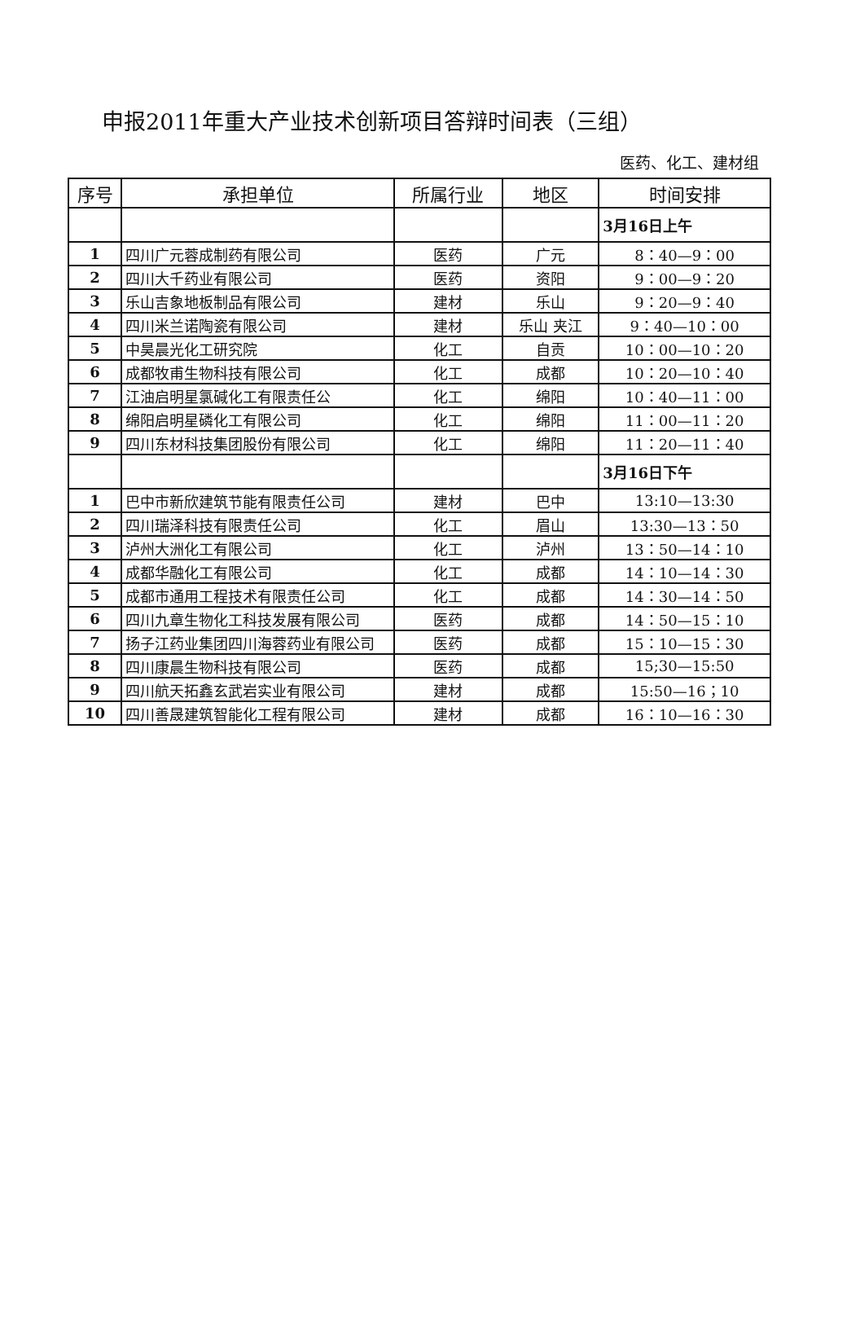申报2011年重大产业技术创新项目答辩时间表（三组）
医药、化工、建材组
| 序号 | 承担单位 | 所属行业 | 地区 | 时间安排 |
| --- | --- | --- | --- | --- |
| | | | | 3月16日上午 |
| 1 | 四川广元蓉成制药有限公司 | 医药 | 广元 | 8：40—9：00 |
| 2 | 四川大千药业有限公司 | 医药 | 资阳 | 9：00—9：20 |
| 3 | 乐山吉象地板制品有限公司 | 建材 | 乐山 | 9：20—9：40 |
| 4 | 四川米兰诺陶瓷有限公司 | 建材 | 乐山 夹江 | 9：40—10：00 |
| 5 | 中昊晨光化工研究院 | 化工 | 自贡 | 10：00—10：20 |
| 6 | 成都牧甫生物科技有限公司 | 化工 | 成都 | 10：20—10：40 |
| 7 | 江油启明星氯碱化工有限责任公 | 化工 | 绵阳 | 10：40—11：00 |
| 8 | 绵阳启明星磷化工有限公司 | 化工 | 绵阳 | 11：00—11：20 |
| 9 | 四川东材科技集团股份有限公司 | 化工 | 绵阳 | 11：20—11：40 |
| | | | | 3月16日下午 |
| 1 | 巴中市新欣建筑节能有限责任公司 | 建材 | 巴中 | 13:10—13:30 |
| 2 | 四川瑞泽科技有限责任公司 | 化工 | 眉山 | 13:30—13：50 |
| 3 | 泸州大洲化工有限公司 | 化工 | 泸州 | 13：50—14：10 |
| 4 | 成都华融化工有限公司 | 化工 | 成都 | 14：10—14：30 |
| 5 | 成都市通用工程技术有限责任公司 | 化工 | 成都 | 14：30—14：50 |
| 6 | 四川九章生物化工科技发展有限公司 | 医药 | 成都 | 14：50—15：10 |
| 7 | 扬子江药业集团四川海蓉药业有限公司 | 医药 | 成都 | 15：10—15：30 |
| 8 | 四川康晨生物科技有限公司 | 医药 | 成都 | 15;30—15:50 |
| 9 | 四川航天拓鑫玄武岩实业有限公司 | 建材 | 成都 | 15:50—16；10 |
| 10 | 四川善晟建筑智能化工程有限公司 | 建材 | 成都 | 16：10—16：30 |